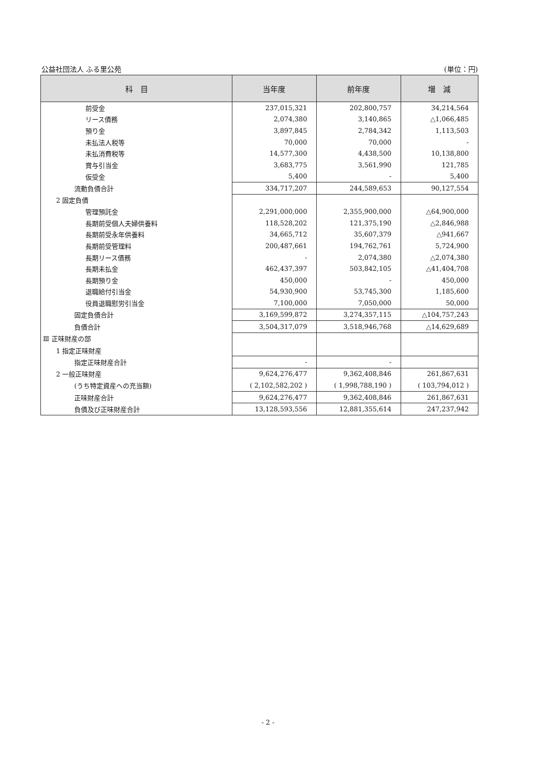公益社団法人 ふる里公苑 (単位：円)
| 科 目 | 当年度 | 前年度 | 増 減 |
| --- | --- | --- | --- |
| 前受金 | 237,015,321 | 202,800,757 | 34,214,564 |
| リース債務 | 2,074,380 | 3,140,865 | △1,066,485 |
| 預り金 | 3,897,845 | 2,784,342 | 1,113,503 |
| 未払法人税等 | 70,000 | 70,000 | - |
| 未払消費税等 | 14,577,300 | 4,438,500 | 10,138,800 |
| 賞与引当金 | 3,683,775 | 3,561,990 | 121,785 |
| 仮受金 | 5,400 | - | 5,400 |
| 流動負債合計 | 334,717,207 | 244,589,653 | 90,127,554 |
| 2 固定負債 | | | |
| 管理預託金 | 2,291,000,000 | 2,355,900,000 | △64,900,000 |
| 長期前受個人夫婦供養料 | 118,528,202 | 121,375,190 | △2,846,988 |
| 長期前受永年供養料 | 34,665,712 | 35,607,379 | △941,667 |
| 長期前受管理料 | 200,487,661 | 194,762,761 | 5,724,900 |
| 長期リース債務 | - | 2,074,380 | △2,074,380 |
| 長期未払金 | 462,437,397 | 503,842,105 | △41,404,708 |
| 長期預り金 | 450,000 | - | 450,000 |
| 退職給付引当金 | 54,930,900 | 53,745,300 | 1,185,600 |
| 役員退職慰労引当金 | 7,100,000 | 7,050,000 | 50,000 |
| 固定負債合計 | 3,169,599,872 | 3,274,357,115 | △104,757,243 |
| 負債合計 | 3,504,317,079 | 3,518,946,768 | △14,629,689 |
| Ⅲ 正味財産の部 | | | |
| 1 指定正味財産 | | | |
| 指定正味財産合計 | - | - | |
| 2 一般正味財産 | 9,624,276,477 | 9,362,408,846 | 261,867,631 |
| (うち特定資産への充当額) | ( 2,102,582,202 ) | ( 1,998,788,190 ) | ( 103,794,012 ) |
| 正味財産合計 | 9,624,276,477 | 9,362,408,846 | 261,867,631 |
| 負債及び正味財産合計 | 13,128,593,556 | 12,881,355,614 | 247,237,942 |
- 2 -